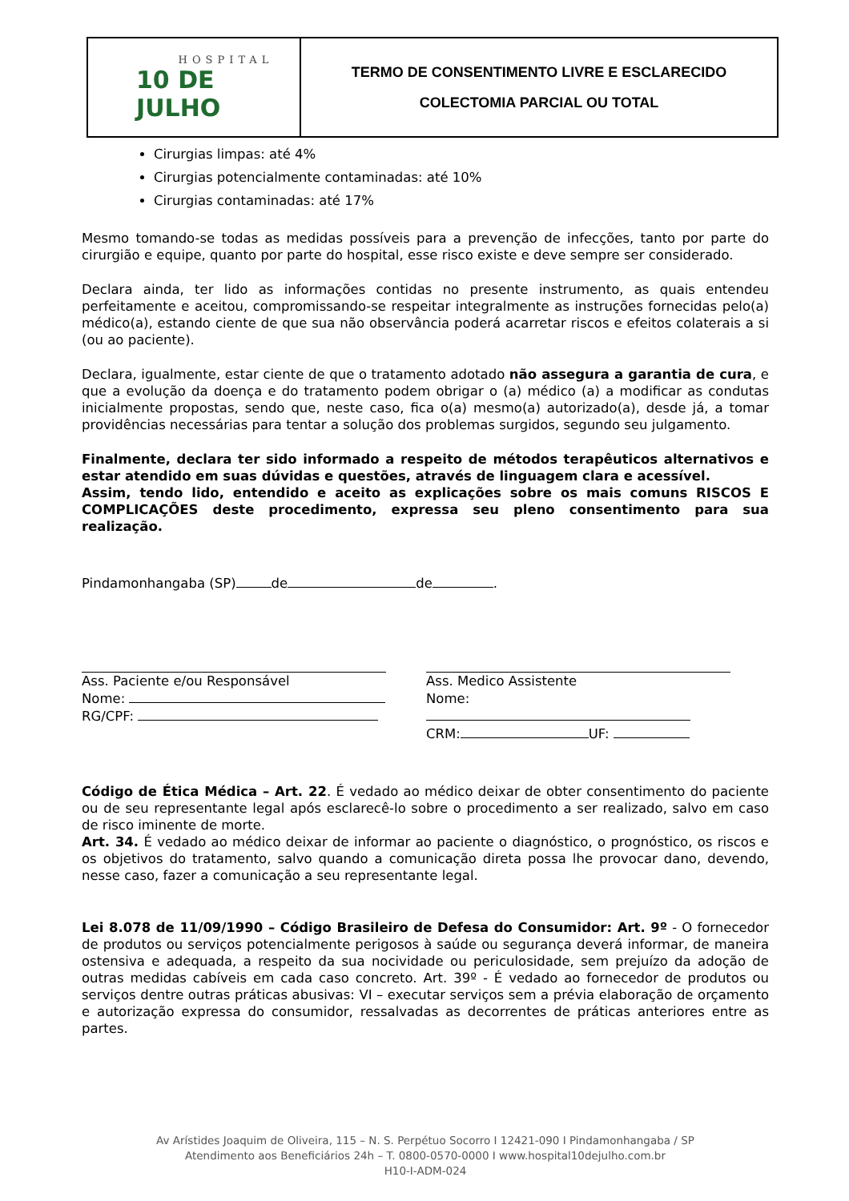HOSPITAL
10 DE JULHO
TERMO DE CONSENTIMENTO LIVRE E ESCLARECIDO
COLECTOMIA PARCIAL OU TOTAL
Cirurgias limpas: até 4%
Cirurgias potencialmente contaminadas: até 10%
Cirurgias contaminadas: até 17%
Mesmo tomando-se todas as medidas possíveis para a prevenção de infecções, tanto por parte do cirurgião e equipe, quanto por parte do hospital, esse risco existe e deve sempre ser considerado.
Declara ainda, ter lido as informações contidas no presente instrumento, as quais entendeu perfeitamente e aceitou, compromissando-se respeitar integralmente as instruções fornecidas pelo(a) médico(a), estando ciente de que sua não observância poderá acarretar riscos e efeitos colaterais a si (ou ao paciente).
Declara, igualmente, estar ciente de que o tratamento adotado não assegura a garantia de cura, e que a evolução da doença e do tratamento podem obrigar o (a) médico (a) a modificar as condutas inicialmente propostas, sendo que, neste caso, fica o(a) mesmo(a) autorizado(a), desde já, a tomar providências necessárias para tentar a solução dos problemas surgidos, segundo seu julgamento.
Finalmente, declara ter sido informado a respeito de métodos terapêuticos alternativos e estar atendido em suas dúvidas e questões, através de linguagem clara e acessível.
Assim, tendo lido, entendido e aceito as explicações sobre os mais comuns RISCOS E COMPLICAÇÕES deste procedimento, expressa seu pleno consentimento para sua realização.
Pindamonhangaba (SP) de de .
Ass. Paciente e/ou Responsável
Nome:
RG/CPF:
Ass. Medico Assistente
Nome:
CRM: UF:
Código de Ética Médica – Art. 22. É vedado ao médico deixar de obter consentimento do paciente ou de seu representante legal após esclarecê-lo sobre o procedimento a ser realizado, salvo em caso de risco iminente de morte.
Art. 34. É vedado ao médico deixar de informar ao paciente o diagnóstico, o prognóstico, os riscos e os objetivos do tratamento, salvo quando a comunicação direta possa lhe provocar dano, devendo, nesse caso, fazer a comunicação a seu representante legal.
Lei 8.078 de 11/09/1990 – Código Brasileiro de Defesa do Consumidor: Art. 9º - O fornecedor de produtos ou serviços potencialmente perigosos à saúde ou segurança deverá informar, de maneira ostensiva e adequada, a respeito da sua nocividade ou periculosidade, sem prejuízo da adoção de outras medidas cabíveis em cada caso concreto. Art. 39º - É vedado ao fornecedor de produtos ou serviços dentre outras práticas abusivas: VI – executar serviços sem a prévia elaboração de orçamento e autorização expressa do consumidor, ressalvadas as decorrentes de práticas anteriores entre as partes.
Av Arístides Joaquim de Oliveira, 115 – N. S. Perpétuo Socorro I 12421-090 I Pindamonhangaba / SP
Atendimento aos Beneficiários 24h – T. 0800-0570-0000 I www.hospital10dejulho.com.br
H10-I-ADM-024